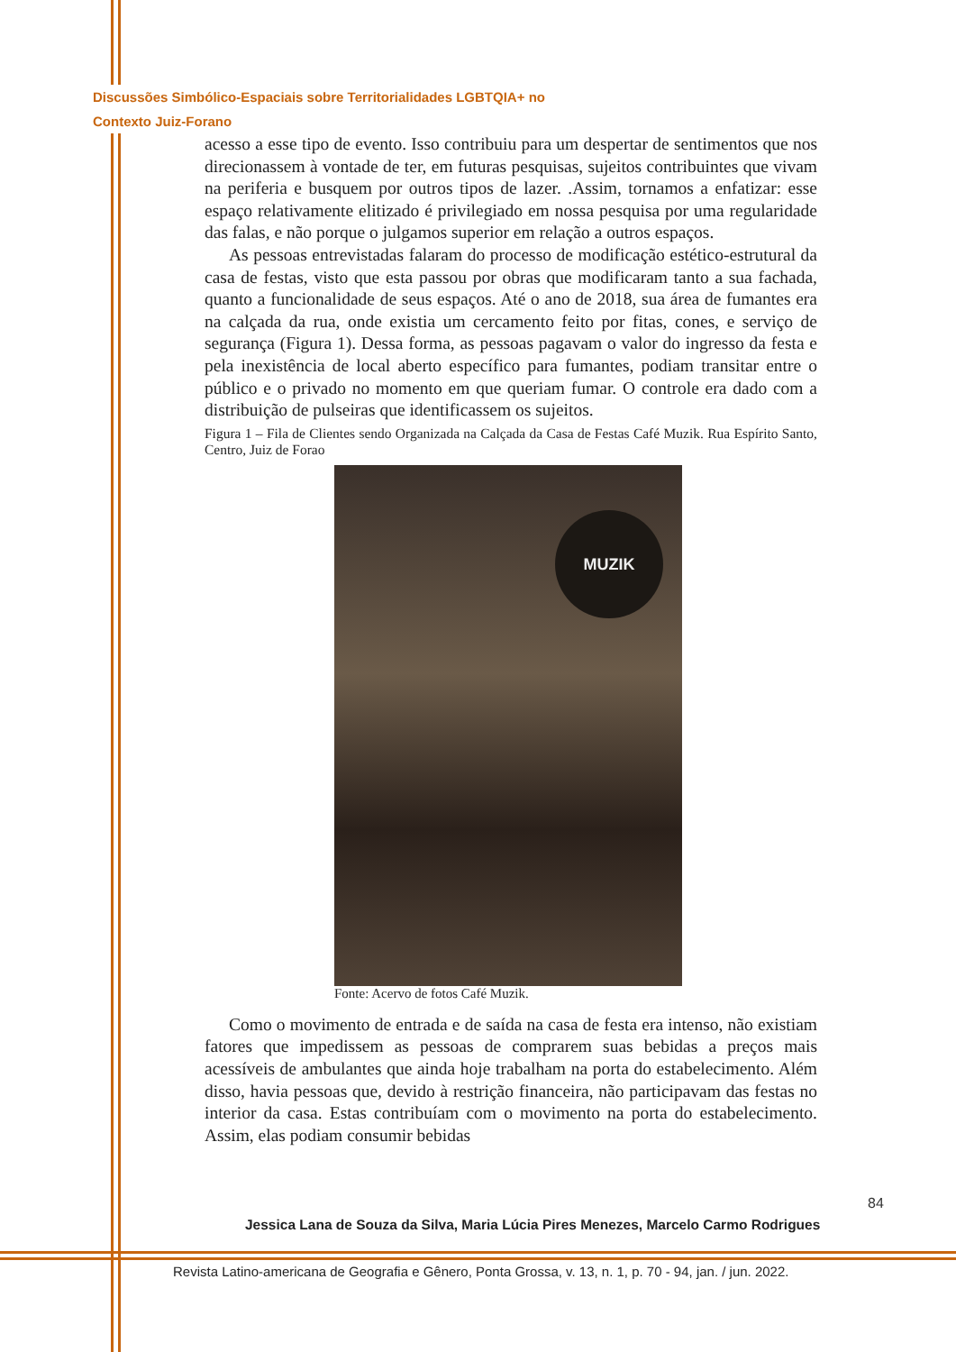Discussões Simbólico-Espaciais sobre Territorialidades LGBTQIA+ no
Contexto Juiz-Forano
acesso a esse tipo de evento. Isso contribuiu para um despertar de sentimentos que nos direcionassem à vontade de ter, em futuras pesquisas, sujeitos contribuintes que vivam na periferia e busquem por outros tipos de lazer. .Assim, tornamos a enfatizar: esse espaço relativamente elitizado é privilegiado em nossa pesquisa por uma regularidade das falas, e não porque o julgamos superior em relação a outros espaços.
As pessoas entrevistadas falaram do processo de modificação estético-estrutural da casa de festas, visto que esta passou por obras que modificaram tanto a sua fachada, quanto a funcionalidade de seus espaços. Até o ano de 2018, sua área de fumantes era na calçada da rua, onde existia um cercamento feito por fitas, cones, e serviço de segurança (Figura 1). Dessa forma, as pessoas pagavam o valor do ingresso da festa e pela inexistência de local aberto específico para fumantes, podiam transitar entre o público e o privado no momento em que queriam fumar. O controle era dado com a distribuição de pulseiras que identificassem os sujeitos.
Figura 1 – Fila de Clientes sendo Organizada na Calçada da Casa de Festas Café Muzik. Rua Espírito Santo, Centro, Juiz de Forao
MUZIK
Fonte: Acervo de fotos Café Muzik.
Como o movimento de entrada e de saída na casa de festa era intenso, não existiam fatores que impedissem as pessoas de comprarem suas bebidas a preços mais acessíveis de ambulantes que ainda hoje trabalham na porta do estabelecimento. Além disso, havia pessoas que, devido à restrição financeira, não participavam das festas no interior da casa. Estas contribuíam com o movimento na porta do estabelecimento. Assim, elas podiam consumir bebidas
84
Jessica Lana de Souza da Silva, Maria Lúcia Pires Menezes, Marcelo Carmo Rodrigues
Revista Latino-americana de Geografia e Gênero, Ponta Grossa, v. 13, n. 1, p. 70 - 94, jan. / jun. 2022.